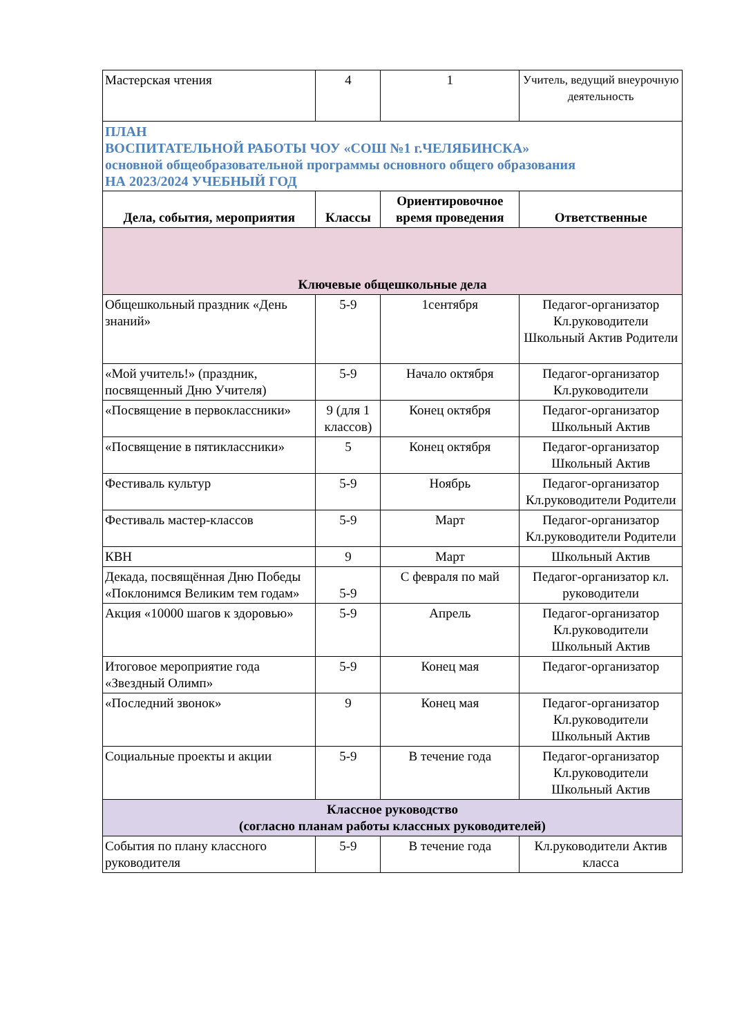| Мастерская чтения | 4 | 1 | Учитель, ведущий внеурочную деятельность |
| ПЛАН ВОСПИТАТЕЛЬНОЙ РАБОТЫ ЧОУ «СОШ №1 г.ЧЕЛЯБИНСКА» основной общеобразовательной программы основного общего образования НА 2023/2024 УЧЕБНЫЙ ГОД | | | |
| Дела, события, мероприятия | Классы | Ориентировочное время проведения | Ответственные |
| Ключевые общешкольные дела | | | |
| Общешкольный праздник «День знаний» | 5-9 | 1сентября | Педагог-организатор Кл.руководители Школьный Актив Родители |
| «Мой учитель!» (праздник, посвященный Дню Учителя) | 5-9 | Начало октября | Педагог-организатор Кл.руководители |
| «Посвящение в первоклассники» | 9 (для 1 классов) | Конец октября | Педагог-организатор Школьный Актив |
| «Посвящение в пятиклассники» | 5 | Конец октября | Педагог-организатор Школьный Актив |
| Фестиваль культур | 5-9 | Ноябрь | Педагог-организатор Кл.руководители Родители |
| Фестиваль мастер-классов | 5-9 | Март | Педагог-организатор Кл.руководители Родители |
| КВН | 9 | Март | Школьный Актив |
| Декада, посвящённая Дню Победы «Поклонимся Великим тем годам» | 5-9 | С февраля по май | Педагог-организатор кл. руководители |
| Акция «10000 шагов к здоровью» | 5-9 | Апрель | Педагог-организатор Кл.руководители Школьный Актив |
| Итоговое мероприятие года «Звездный Олимп» | 5-9 | Конец мая | Педагог-организатор |
| «Последний звонок» | 9 | Конец мая | Педагог-организатор Кл.руководители Школьный Актив |
| Социальные проекты и акции | 5-9 | В течение года | Педагог-организатор Кл.руководители Школьный Актив |
| Классное руководство (согласно планам работы классных руководителей) | | | |
| События по плану классного руководителя | 5-9 | В течение года | Кл.руководители Актив класса |